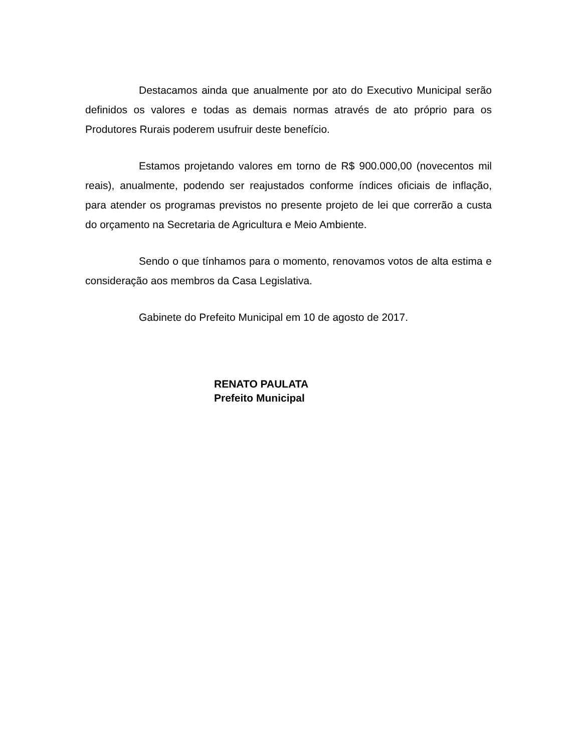Destacamos ainda que anualmente por ato do Executivo Municipal serão definidos os valores e todas as demais normas através de ato próprio para os Produtores Rurais poderem usufruir deste benefício.
Estamos projetando valores em torno de R$ 900.000,00 (novecentos mil reais), anualmente, podendo ser reajustados conforme índices oficiais de inflação, para atender os programas previstos no presente projeto de lei que correrão a custa do orçamento na Secretaria de Agricultura e Meio Ambiente.
Sendo o que tínhamos para o momento, renovamos votos de alta estima e consideração aos membros da Casa Legislativa.
Gabinete do Prefeito Municipal em 10 de agosto de 2017.
RENATO PAULATA
Prefeito Municipal